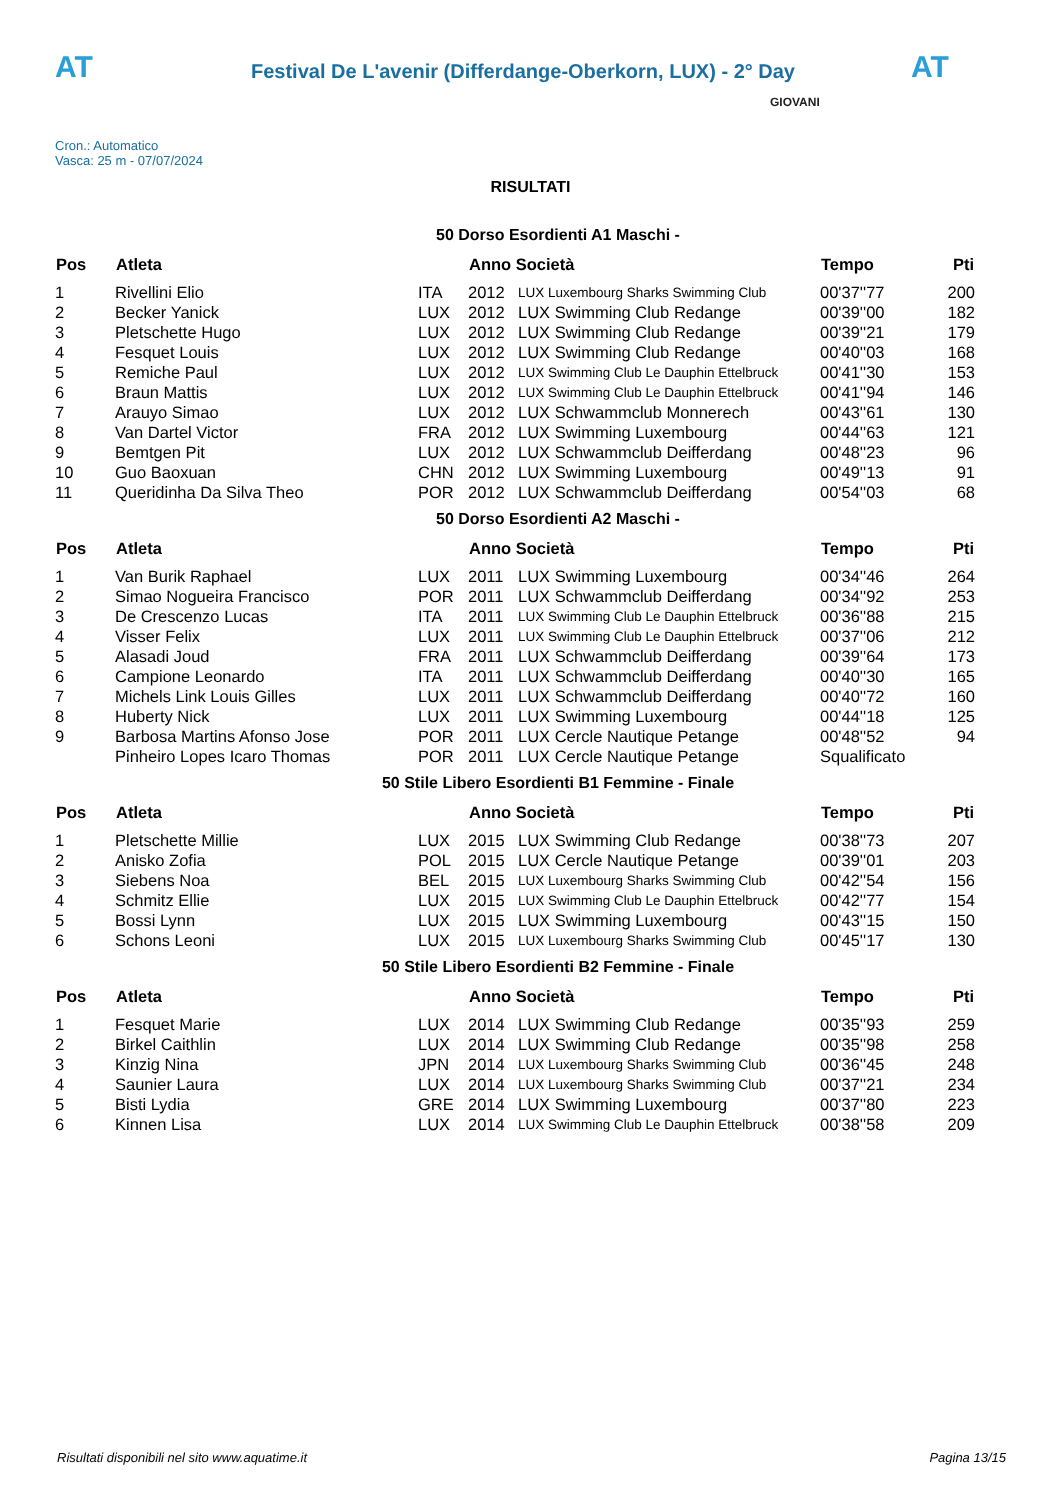AT
Festival De L'avenir (Differdange-Oberkorn, LUX) - 2° Day
AT
Cron.: Automatico
Vasca: 25 m - 07/07/2024
GIOVANI
RISULTATI
50 Dorso Esordienti A1 Maschi -
| Pos | Atleta | | Anno Società | | Tempo | Pti |
| --- | --- | --- | --- | --- | --- | --- |
| 1 | Rivellini Elio | ITA | 2012 | LUX Luxembourg Sharks Swimming Club | 00'37''77 | 200 |
| 2 | Becker Yanick | LUX | 2012 | LUX Swimming Club Redange | 00'39''00 | 182 |
| 3 | Pletschette Hugo | LUX | 2012 | LUX Swimming Club Redange | 00'39''21 | 179 |
| 4 | Fesquet Louis | LUX | 2012 | LUX Swimming Club Redange | 00'40''03 | 168 |
| 5 | Remiche Paul | LUX | 2012 | LUX Swimming Club Le Dauphin Ettelbruck | 00'41''30 | 153 |
| 6 | Braun Mattis | LUX | 2012 | LUX Swimming Club Le Dauphin Ettelbruck | 00'41''94 | 146 |
| 7 | Arauyo Simao | LUX | 2012 | LUX Schwammclub Monnerech | 00'43''61 | 130 |
| 8 | Van Dartel Victor | FRA | 2012 | LUX Swimming Luxembourg | 00'44''63 | 121 |
| 9 | Bemtgen Pit | LUX | 2012 | LUX Schwammclub Deifferdang | 00'48''23 | 96 |
| 10 | Guo Baoxuan | CHN | 2012 | LUX Swimming Luxembourg | 00'49''13 | 91 |
| 11 | Queridinha Da Silva Theo | POR | 2012 | LUX Schwammclub Deifferdang | 00'54''03 | 68 |
50 Dorso Esordienti A2 Maschi -
| Pos | Atleta | | Anno Società | | Tempo | Pti |
| --- | --- | --- | --- | --- | --- | --- |
| 1 | Van Burik Raphael | LUX | 2011 | LUX Swimming Luxembourg | 00'34''46 | 264 |
| 2 | Simao Nogueira Francisco | POR | 2011 | LUX Schwammclub Deifferdang | 00'34''92 | 253 |
| 3 | De Crescenzo Lucas | ITA | 2011 | LUX Swimming Club Le Dauphin Ettelbruck | 00'36''88 | 215 |
| 4 | Visser Felix | LUX | 2011 | LUX Swimming Club Le Dauphin Ettelbruck | 00'37''06 | 212 |
| 5 | Alasadi Joud | FRA | 2011 | LUX Schwammclub Deifferdang | 00'39''64 | 173 |
| 6 | Campione Leonardo | ITA | 2011 | LUX Schwammclub Deifferdang | 00'40''30 | 165 |
| 7 | Michels Link Louis Gilles | LUX | 2011 | LUX Schwammclub Deifferdang | 00'40''72 | 160 |
| 8 | Huberty Nick | LUX | 2011 | LUX Swimming Luxembourg | 00'44''18 | 125 |
| 9 | Barbosa Martins Afonso Jose | POR | 2011 | LUX Cercle Nautique Petange | 00'48''52 | 94 |
| | Pinheiro Lopes Icaro Thomas | POR | 2011 | LUX Cercle Nautique Petange | Squalificato | |
50 Stile Libero Esordienti B1 Femmine - Finale
| Pos | Atleta | | Anno Società | | Tempo | Pti |
| --- | --- | --- | --- | --- | --- | --- |
| 1 | Pletschette Millie | LUX | 2015 | LUX Swimming Club Redange | 00'38''73 | 207 |
| 2 | Anisko Zofia | POL | 2015 | LUX Cercle Nautique Petange | 00'39''01 | 203 |
| 3 | Siebens Noa | BEL | 2015 | LUX Luxembourg Sharks Swimming Club | 00'42''54 | 156 |
| 4 | Schmitz Ellie | LUX | 2015 | LUX Swimming Club Le Dauphin Ettelbruck | 00'42''77 | 154 |
| 5 | Bossi Lynn | LUX | 2015 | LUX Swimming Luxembourg | 00'43''15 | 150 |
| 6 | Schons Leoni | LUX | 2015 | LUX Luxembourg Sharks Swimming Club | 00'45''17 | 130 |
50 Stile Libero Esordienti B2 Femmine - Finale
| Pos | Atleta | | Anno Società | | Tempo | Pti |
| --- | --- | --- | --- | --- | --- | --- |
| 1 | Fesquet Marie | LUX | 2014 | LUX Swimming Club Redange | 00'35''93 | 259 |
| 2 | Birkel Caithlin | LUX | 2014 | LUX Swimming Club Redange | 00'35''98 | 258 |
| 3 | Kinzig Nina | JPN | 2014 | LUX Luxembourg Sharks Swimming Club | 00'36''45 | 248 |
| 4 | Saunier Laura | LUX | 2014 | LUX Luxembourg Sharks Swimming Club | 00'37''21 | 234 |
| 5 | Bisti Lydia | GRE | 2014 | LUX Swimming Luxembourg | 00'37''80 | 223 |
| 6 | Kinnen Lisa | LUX | 2014 | LUX Swimming Club Le Dauphin Ettelbruck | 00'38''58 | 209 |
Risultati disponibili nel sito www.aquatime.it Pagina 13/15